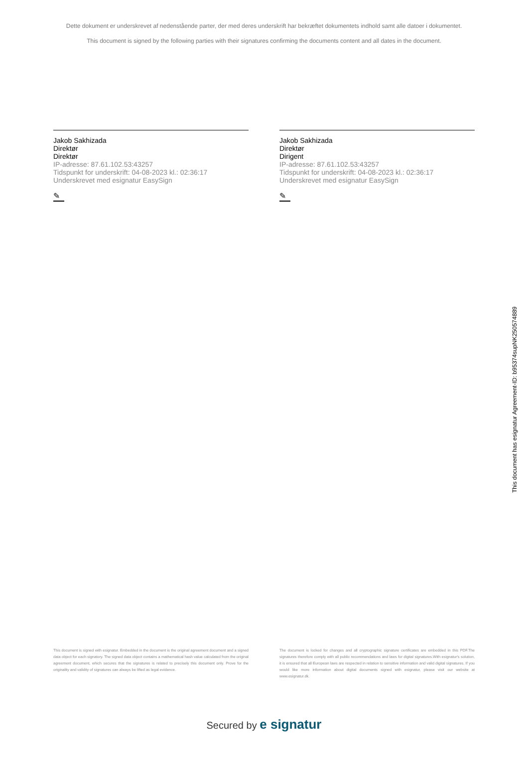Dette dokument er underskrevet af nedenstående parter, der med deres underskrift har bekræftet dokumentets indhold samt alle datoer i dokumentet.
This document is signed by the following parties with their signatures confirming the documents content and all dates in the document.
Jakob Sakhizada
Direktør
Direktør
IP-adresse: 87.61.102.53:43257
Tidspunkt for underskrift: 04-08-2023 kl.: 02:36:17
Underskrevet med esignatur EasySign
✎
Jakob Sakhizada
Direktør
Dirigent
IP-adresse: 87.61.102.53:43257
Tidspunkt for underskrift: 04-08-2023 kl.: 02:36:17
Underskrevet med esignatur EasySign
✎
This document has esignatur Agreement-ID: b95374supNK250574889
This document is signed with esignatur. Embedded in the document is the original agreement document and a signed data object for each signatory. The signed data object contains a mathematical hash value calculated from the original agreement document, which secures that the signatures is related to precisely this document only. Prove for the originality and validity of signatures can always be lifted as legal evidence.
The document is locked for changes and all cryptographic signature certificates are embedded in this PDF.The signatures therefore comply with all public recommendations and laws for digital signatures.With esignatur's solution, it is ensured that all European laws are respected in relation to sensitive information and valid digital signatures. If you would like more information about digital documents signed with esignatur, please visit our website at www.esignatur.dk.
Secured by e signatur